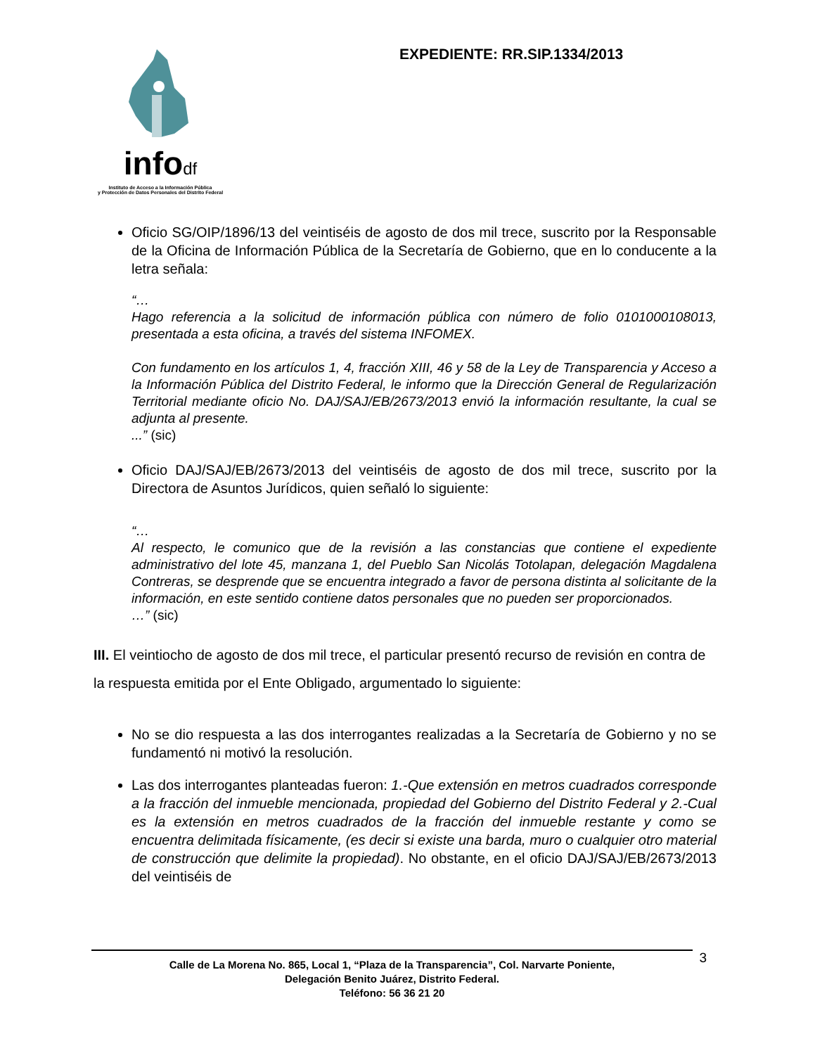infodf
Instituto de Acceso a la Información Pública
y Protección de Datos Personales del Distrito Federal
EXPEDIENTE: RR.SIP.1334/2013
Oficio SG/OIP/1896/13 del veintiséis de agosto de dos mil trece, suscrito por la Responsable de la Oficina de Información Pública de la Secretaría de Gobierno, que en lo conducente a la letra señala:
“…
Hago referencia a la solicitud de información pública con número de folio 0101000108013, presentada a esta oficina, a través del sistema INFOMEX.
Con fundamento en los artículos 1, 4, fracción XIII, 46 y 58 de la Ley de Transparencia y Acceso a la Información Pública del Distrito Federal, le informo que la Dirección General de Regularización Territorial mediante oficio No. DAJ/SAJ/EB/2673/2013 envió la información resultante, la cual se adjunta al presente.
...” (sic)
Oficio DAJ/SAJ/EB/2673/2013 del veintiséis de agosto de dos mil trece, suscrito por la Directora de Asuntos Jurídicos, quien señaló lo siguiente:
“…
Al respecto, le comunico que de la revisión a las constancias que contiene el expediente administrativo del lote 45, manzana 1, del Pueblo San Nicolás Totolapan, delegación Magdalena Contreras, se desprende que se encuentra integrado a favor de persona distinta al solicitante de la información, en este sentido contiene datos personales que no pueden ser proporcionados.
…” (sic)
III. El veintiocho de agosto de dos mil trece, el particular presentó recurso de revisión en contra de la respuesta emitida por el Ente Obligado, argumentado lo siguiente:
No se dio respuesta a las dos interrogantes realizadas a la Secretaría de Gobierno y no se fundamentó ni motivó la resolución.
Las dos interrogantes planteadas fueron: 1.-Que extensión en metros cuadrados corresponde a la fracción del inmueble mencionada, propiedad del Gobierno del Distrito Federal y 2.-Cual es la extensión en metros cuadrados de la fracción del inmueble restante y como se encuentra delimitada físicamente, (es decir si existe una barda, muro o cualquier otro material de construcción que delimite la propiedad). No obstante, en el oficio DAJ/SAJ/EB/2673/2013 del veintiséis de
3 Calle de La Morena No. 865, Local 1, “Plaza de la Transparencia”, Col. Narvarte Poniente,
Delegación Benito Juárez, Distrito Federal.
Teléfono: 56 36 21 20